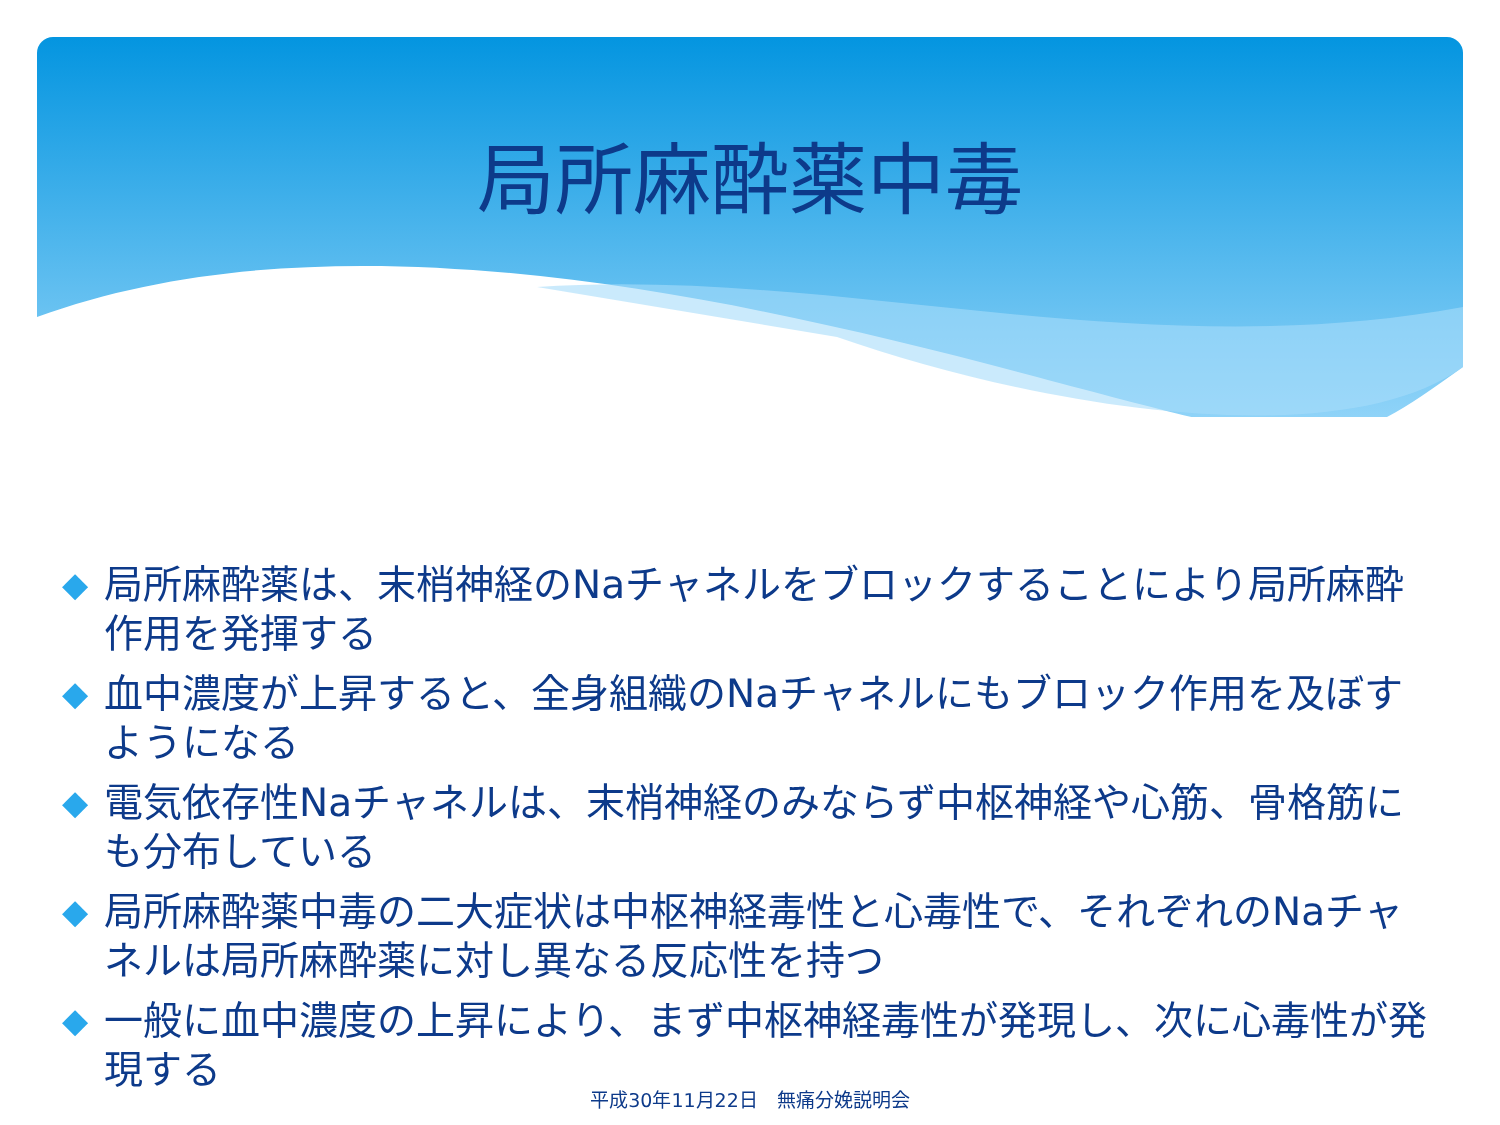局所麻酔薬中毒
◆ 局所麻酔薬は、末梢神経のNaチャネルをブロックすることにより局所麻酔作用を発揮する
◆ 血中濃度が上昇すると、全身組織のNaチャネルにもブロック作用を及ぼすようになる
◆ 電気依存性Naチャネルは、末梢神経のみならず中枢神経や心筋、骨格筋にも分布している
◆ 局所麻酔薬中毒の二大症状は中枢神経毒性と心毒性で、それぞれのNaチャネルは局所麻酔薬に対し異なる反応性を持つ
◆ 一般に血中濃度の上昇により、まず中枢神経毒性が発現し、次に心毒性が発現する
平成30年11月22日　無痛分娩説明会